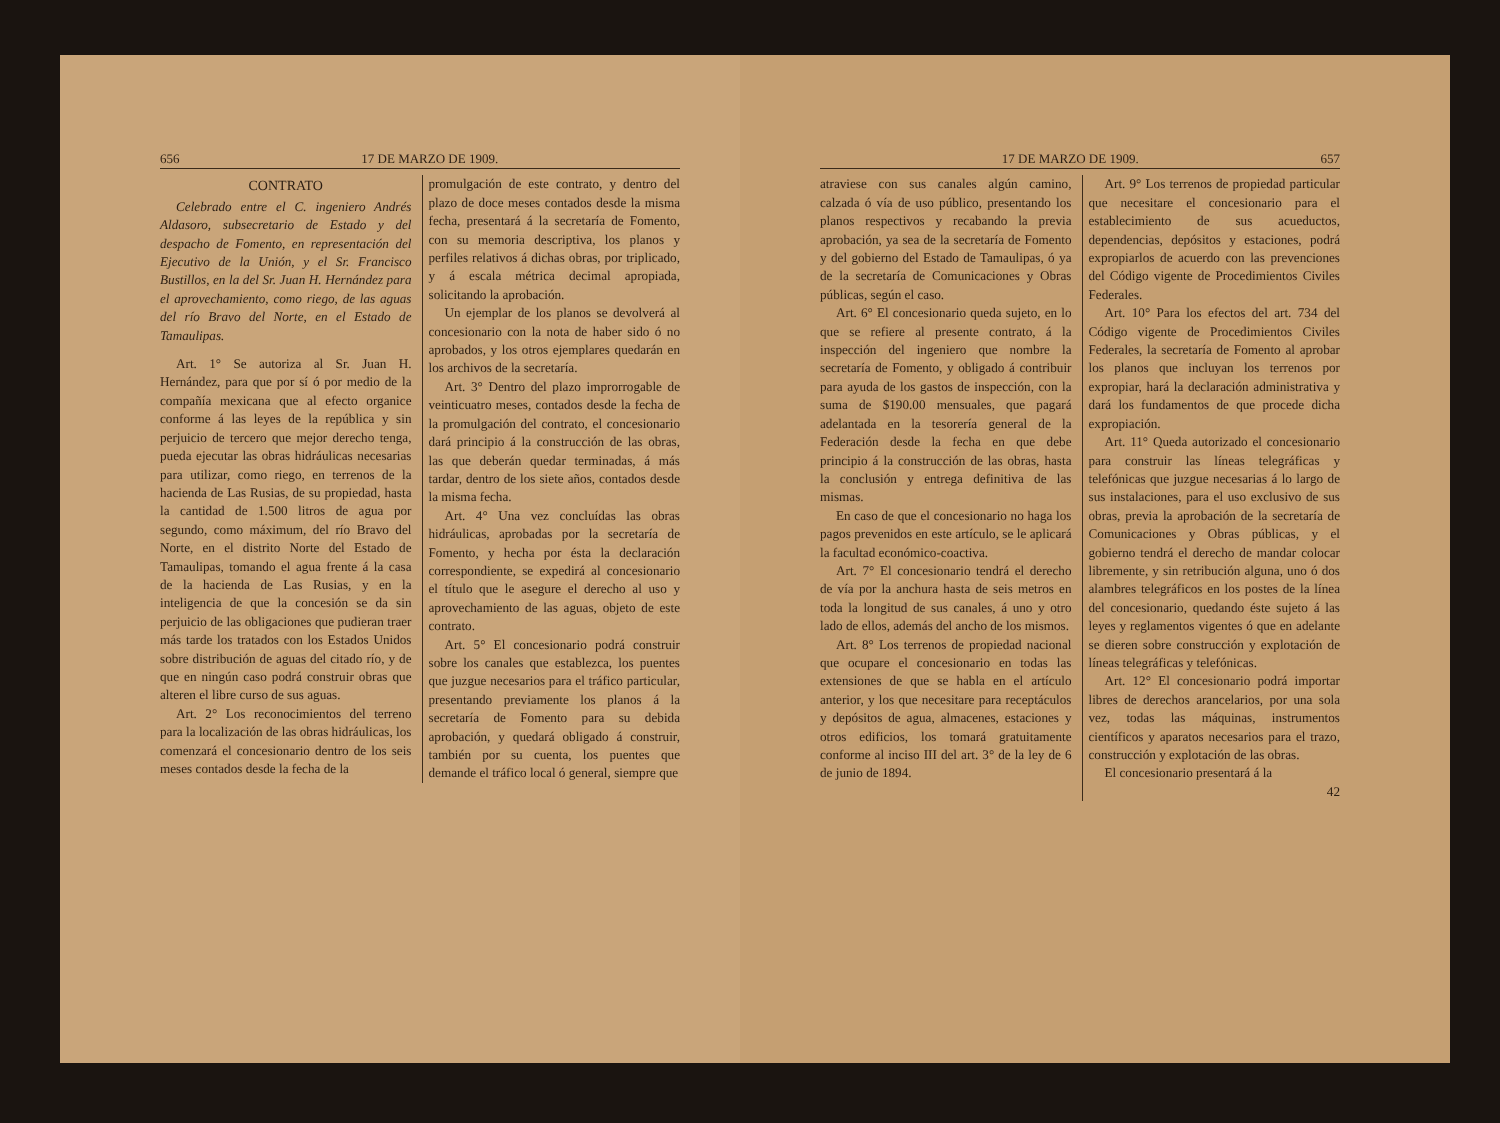656 17 DE MARZO DE 1909.
CONTRATO
Celebrado entre el C. ingeniero Andrés Aldasoro, subsecretario de Estado y del despacho de Fomento, en representación del Ejecutivo de la Unión, y el Sr. Francisco Bustillos, en la del Sr. Juan H. Hernández para el aprovechamiento, como riego, de las aguas del río Bravo del Norte, en el Estado de Tamaulipas.
Art. 1° Se autoriza al Sr. Juan H. Hernández, para que por sí ó por medio de la compañía mexicana que al efecto organice conforme á las leyes de la república y sin perjuicio de tercero que mejor derecho tenga, pueda ejecutar las obras hidráulicas necesarias para utilizar, como riego, en terrenos de la hacienda de Las Rusias, de su propiedad, hasta la cantidad de 1.500 litros de agua por segundo, como máximum, del río Bravo del Norte, en el distrito Norte del Estado de Tamaulipas, tomando el agua frente á la casa de la hacienda de Las Rusias, y en la inteligencia de que la concesión se da sin perjuicio de las obligaciones que pudieran traer más tarde los tratados con los Estados Unidos sobre distribución de aguas del citado río, y de que en ningún caso podrá construir obras que alteren el libre curso de sus aguas.
Art. 2° Los reconocimientos del terreno para la localización de las obras hidráulicas, los comenzará el concesionario dentro de los seis meses contados desde la fecha de la
promulgación de este contrato, y dentro del plazo de doce meses contados desde la misma fecha, presentará á la secretaría de Fomento, con su memoria descriptiva, los planos y perfiles relativos á dichas obras, por triplicado, y á escala métrica decimal apropiada, solicitando la aprobación.
Un ejemplar de los planos se devolverá al concesionario con la nota de haber sido ó no aprobados, y los otros ejemplares quedarán en los archivos de la secretaría.
Art. 3° Dentro del plazo improrrogable de veinticuatro meses, contados desde la fecha de la promulgación del contrato, el concesionario dará principio á la construcción de las obras, las que deberán quedar terminadas, á más tardar, dentro de los siete años, contados desde la misma fecha.
Art. 4° Una vez concluídas las obras hidráulicas, aprobadas por la secretaría de Fomento, y hecha por ésta la declaración correspondiente, se expedirá al concesionario el título que le asegure el derecho al uso y aprovechamiento de las aguas, objeto de este contrato.
Art. 5° El concesionario podrá construir sobre los canales que establezca, los puentes que juzgue necesarios para el tráfico particular, presentando previamente los planos á la secretaría de Fomento para su debida aprobación, y quedará obligado á construir, también por su cuenta, los puentes que demande el tráfico local ó general, siempre que
17 DE MARZO DE 1909. 657
atraviese con sus canales algún camino, calzada ó vía de uso público, presentando los planos respectivos y recabando la previa aprobación, ya sea de la secretaría de Fomento y del gobierno del Estado de Tamaulipas, ó ya de la secretaría de Comunicaciones y Obras públicas, según el caso.
Art. 6° El concesionario queda sujeto, en lo que se refiere al presente contrato, á la inspección del ingeniero que nombre la secretaría de Fomento, y obligado á contribuir para ayuda de los gastos de inspección, con la suma de $190.00 mensuales, que pagará adelantada en la tesorería general de la Federación desde la fecha en que debe principio á la construcción de las obras, hasta la conclusión y entrega definitiva de las mismas.
En caso de que el concesionario no haga los pagos prevenidos en este artículo, se le aplicará la facultad económico-coactiva.
Art. 7° El concesionario tendrá el derecho de vía por la anchura hasta de seis metros en toda la longitud de sus canales, á uno y otro lado de ellos, además del ancho de los mismos.
Art. 8° Los terrenos de propiedad nacional que ocupare el concesionario en todas las extensiones de que se habla en el artículo anterior, y los que necesitare para receptáculos y depósitos de agua, almacenes, estaciones y otros edificios, los tomará gratuitamente conforme al inciso III del art. 3° de la ley de 6 de junio de 1894.
Art. 9° Los terrenos de propiedad particular que necesitare el concesionario para el establecimiento de sus acueductos, dependencias, depósitos y estaciones, podrá expropiarlos de acuerdo con las prevenciones del Código vigente de Procedimientos Civiles Federales.
Art. 10° Para los efectos del art. 734 del Código vigente de Procedimientos Civiles Federales, la secretaría de Fomento al aprobar los planos que incluyan los terrenos por expropiar, hará la declaración administrativa y dará los fundamentos de que procede dicha expropiación.
Art. 11° Queda autorizado el concesionario para construir las líneas telegráficas y telefónicas que juzgue necesarias á lo largo de sus instalaciones, para el uso exclusivo de sus obras, previa la aprobación de la secretaría de Comunicaciones y Obras públicas, y el gobierno tendrá el derecho de mandar colocar libremente, y sin retribución alguna, uno ó dos alambres telegráficos en los postes de la línea del concesionario, quedando éste sujeto á las leyes y reglamentos vigentes ó que en adelante se dieren sobre construcción y explotación de líneas telegráficas y telefónicas.
Art. 12° El concesionario podrá importar libres de derechos arancelarios, por una sola vez, todas las máquinas, instrumentos científicos y aparatos necesarios para el trazo, construcción y explotación de las obras.
El concesionario presentará á la
42